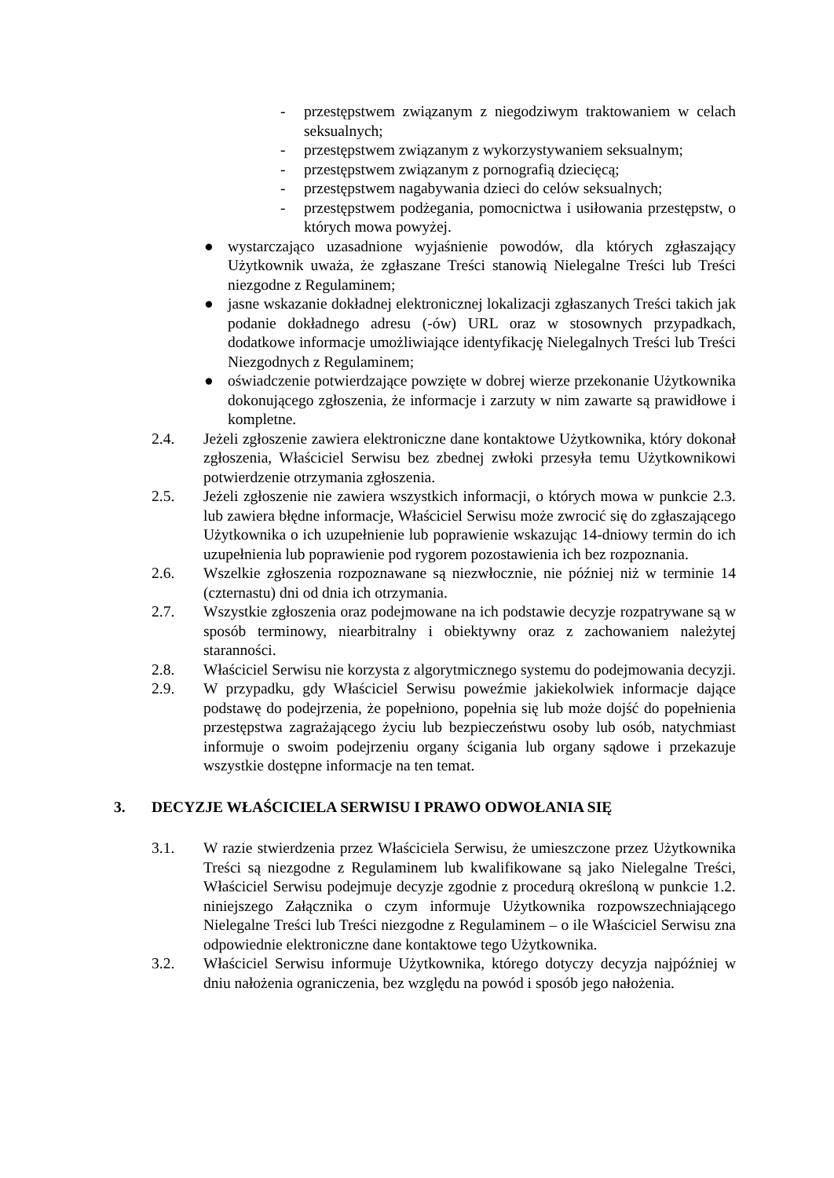- przestępstwem związanym z niegodziwym traktowaniem w celach seksualnych;
- przestępstwem związanym z wykorzystywaniem seksualnym;
- przestępstwem związanym z pornografią dziecięcą;
- przestępstwem nagabywania dzieci do celów seksualnych;
- przestępstwem podżegania, pomocnictwa i usiłowania przestępstw, o których mowa powyżej.
● wystarczająco uzasadnione wyjaśnienie powodów, dla których zgłaszający Użytkownik uważa, że zgłaszane Treści stanowią Nielegalne Treści lub Treści niezgodne z Regulaminem;
● jasne wskazanie dokładnej elektronicznej lokalizacji zgłaszanych Treści takich jak podanie dokładnego adresu (-ów) URL oraz w stosownych przypadkach, dodatkowe informacje umożliwiające identyfikację Nielegalnych Treści lub Treści Niezgodnych z Regulaminem;
● oświadczenie potwierdzające powzięte w dobrej wierze przekonanie Użytkownika dokonującego zgłoszenia, że informacje i zarzuty w nim zawarte są prawidłowe i kompletne.
2.4. Jeżeli zgłoszenie zawiera elektroniczne dane kontaktowe Użytkownika, który dokonał zgłoszenia, Właściciel Serwisu bez zbednej zwłoki przesyła temu Użytkownikowi potwierdzenie otrzymania zgłoszenia.
2.5. Jeżeli zgłoszenie nie zawiera wszystkich informacji, o których mowa w punkcie 2.3. lub zawiera błędne informacje, Właściciel Serwisu może zwrocić się do zgłaszającego Użytkownika o ich uzupełnienie lub poprawienie wskazując 14-dniowy termin do ich uzupełnienia lub poprawienie pod rygorem pozostawienia ich bez rozpoznania.
2.6. Wszelkie zgłoszenia rozpoznawane są niezwłocznie, nie później niż w terminie 14 (czternastu) dni od dnia ich otrzymania.
2.7. Wszystkie zgłoszenia oraz podejmowane na ich podstawie decyzje rozpatrywane są w sposób terminowy, niearbitralny i obiektywny oraz z zachowaniem należytej staranności.
2.8. Właściciel Serwisu nie korzysta z algorytmicznego systemu do podejmowania decyzji.
2.9. W przypadku, gdy Właściciel Serwisu poweźmie jakiekolwiek informacje dające podstawę do podejrzenia, że popełniono, popełnia się lub może dojść do popełnienia przestępstwa zagrażającego życiu lub bezpieczeństwu osoby lub osób, natychmiast informuje o swoim podejrzeniu organy ścigania lub organy sądowe i przekazuje wszystkie dostępne informacje na ten temat.
3. DECYZJE WŁAŚCICIELA SERWISU I PRAWO ODWOŁANIA SIĘ
3.1. W razie stwierdzenia przez Właściciela Serwisu, że umieszczone przez Użytkownika Treści są niezgodne z Regulaminem lub kwalifikowane są jako Nielegalne Treści, Właściciel Serwisu podejmuje decyzje zgodnie z procedurą określoną w punkcie 1.2. niniejszego Załącznika o czym informuje Użytkownika rozpowszechniającego Nielegalne Treści lub Treści niezgodne z Regulaminem – o ile Właściciel Serwisu zna odpowiednie elektroniczne dane kontaktowe tego Użytkownika.
3.2. Właściciel Serwisu informuje Użytkownika, którego dotyczy decyzja najpóźniej w dniu nałożenia ograniczenia, bez względu na powód i sposób jego nałożenia.